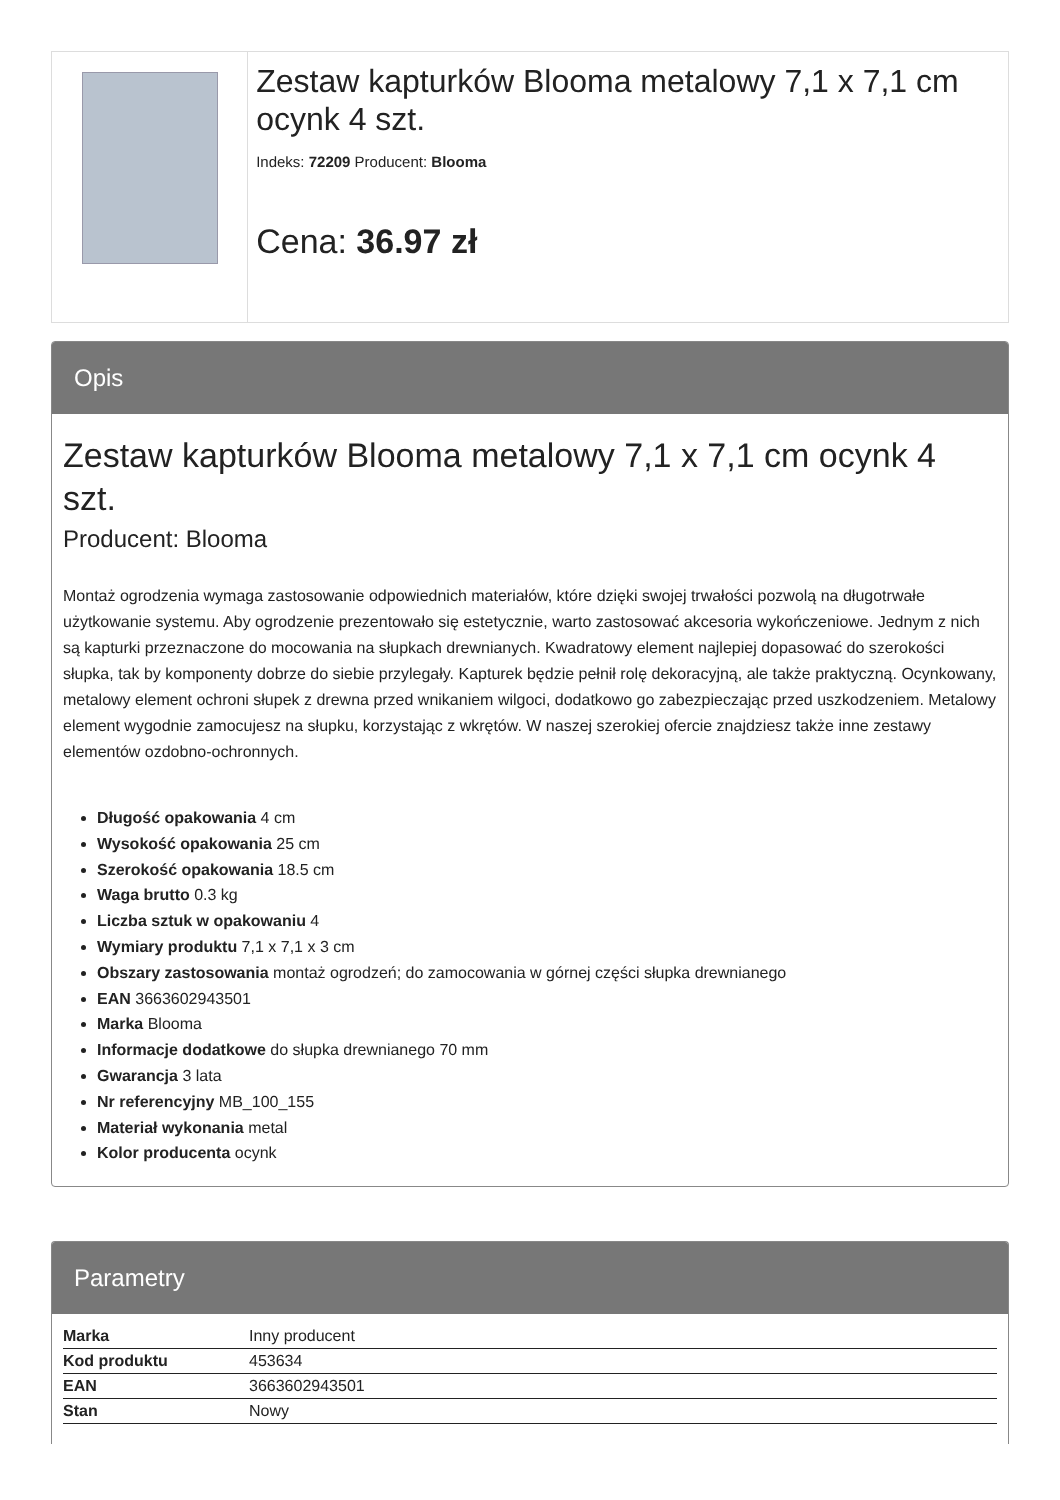Zestaw kapturków Blooma metalowy 7,1 x 7,1 cm ocynk 4 szt.
Indeks: 72209 Producent: Blooma
Cena: 36.97 zł
Opis
Zestaw kapturków Blooma metalowy 7,1 x 7,1 cm ocynk 4 szt.
Producent: Blooma
Montaż ogrodzenia wymaga zastosowanie odpowiednich materiałów, które dzięki swojej trwałości pozwolą na długotrwałe użytkowanie systemu. Aby ogrodzenie prezentowało się estetycznie, warto zastosować akcesoria wykończeniowe. Jednym z nich są kapturki przeznaczone do mocowania na słupkach drewnianych. Kwadratowy element najlepiej dopasować do szerokości słupka, tak by komponenty dobrze do siebie przylegały. Kapturek będzie pełnił rolę dekoracyjną, ale także praktyczną. Ocynkowany, metalowy element ochroni słupek z drewna przed wnikaniem wilgoci, dodatkowo go zabezpieczając przed uszkodzeniem. Metalowy element wygodnie zamocujesz na słupku, korzystając z wkrętów. W naszej szerokiej ofercie znajdziesz także inne zestawy elementów ozdobno-ochronnych.
Długość opakowania 4 cm
Wysokość opakowania 25 cm
Szerokość opakowania 18.5 cm
Waga brutto 0.3 kg
Liczba sztuk w opakowaniu 4
Wymiary produktu 7,1 x 7,1 x 3 cm
Obszary zastosowania montaż ogrodzeń; do zamocowania w górnej części słupka drewnianego
EAN 3663602943501
Marka Blooma
Informacje dodatkowe do słupka drewnianego 70 mm
Gwarancja 3 lata
Nr referencyjny MB_100_155
Materiał wykonania metal
Kolor producenta ocynk
Parametry
| Marka | Inny producent |
| Kod produktu | 453634 |
| EAN | 3663602943501 |
| Stan | Nowy |